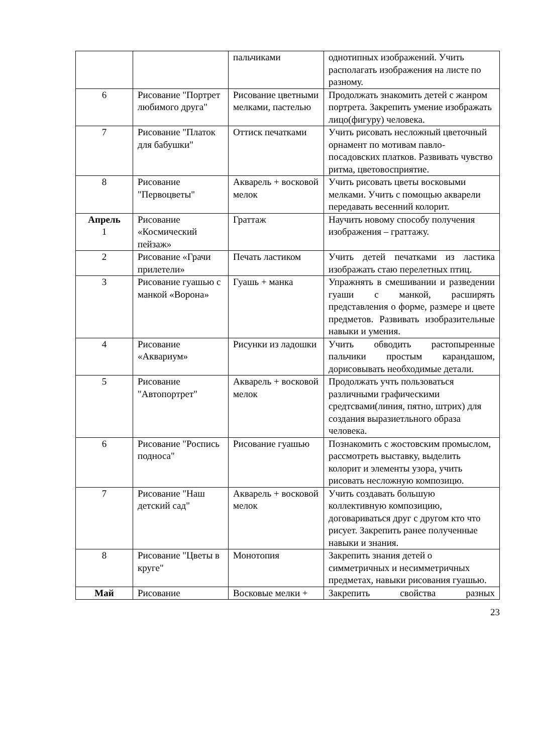| | | пальчиками | однотипных изображений. Учить располагать изображения на листе по разному. |
| 6 | Рисование "Портрет любимого друга" | Рисование цветными мелками, пастелью | Продолжать знакомить детей с жанром портрета. Закрепить умение изображать лицо(фигуру) человека. |
| 7 | Рисование "Платок для бабушки" | Оттиск печатками | Учить рисовать несложный цветочный орнамент по мотивам павло-посадовских платков. Развивать чувство ритма, цветовосприятие. |
| 8 | Рисование "Первоцветы" | Акварель + восковой мелок | Учить рисовать цветы восковыми мелками. Учить с помощью акварели передавать весенний колорит. |
| Апрель 1 | Рисование «Космический пейзаж» | Граттаж | Научить новому способу получения изображения – граттажу. |
| 2 | Рисование «Грачи прилетели» | Печать ластиком | Учить детей печатками из ластика изображать стаю перелетных птиц. |
| 3 | Рисование гуашью с манкой «Ворона» | Гуашь + манка | Упражнять в смешивании и разведении гуаши с манкой, расширять представления о форме, размере и цвете предметов. Развивать изобразительные навыки и умения. |
| 4 | Рисование «Аквариум» | Рисунки из ладошки | Учить обводить растопыренные пальчики простым карандашом, дорисовывать необходимые детали. |
| 5 | Рисование "Автопортрет" | Акварель + восковой мелок | Продолжать учть пользоваться различными графическими средтсвами(линия, пятно, штрих) для создания выразиетльного образа человека. |
| 6 | Рисование "Роспись подноса" | Рисование гуашью | Познакомить с жостовским промыслом, рассмотреть выставку, выделить колорит и элементы узора, учить рисовать несложную композицю. |
| 7 | Рисование "Наш детский сад" | Акварель + восковой мелок | Учить создавать большую коллективную композицию, договариваться друг с другом кто что рисует. Закрепить ранее полученные навыки и знания. |
| 8 | Рисование "Цветы в круге" | Монотопия | Закрепить знания детей о симметричных и несимметричных предметах, навыки рисования гуашью. |
| Май | Рисование | Восковые мелки + | Закрепить свойства разных |
23